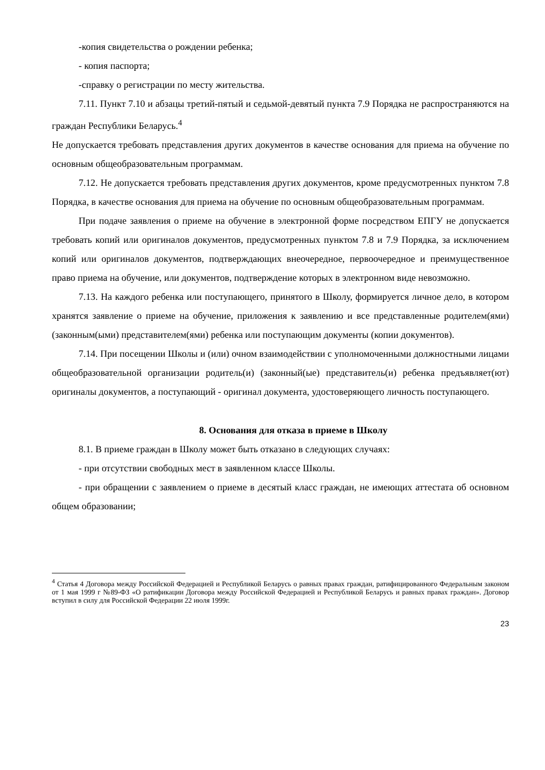-копия свидетельства о рождении ребенка;
- копия паспорта;
-справку о регистрации по месту жительства.
7.11. Пункт 7.10 и абзацы третий-пятый и седьмой-девятый пункта 7.9 Порядка не распространяются на граждан Республики Беларусь.<sup>4</sup>
Не допускается требовать представления других документов в качестве основания для приема на обучение по основным общеобразовательным программам.
7.12. Не допускается требовать представления других документов, кроме предусмотренных пунктом 7.8 Порядка, в качестве основания для приема на обучение по основным общеобразовательным программам.
При подаче заявления о приеме на обучение в электронной форме посредством ЕПГУ не допускается требовать копий или оригиналов документов, предусмотренных пунктом 7.8 и 7.9 Порядка, за исключением копий или оригиналов документов, подтверждающих внеочередное, первоочередное и преимущественное право приема на обучение, или документов, подтверждение которых в электронном виде невозможно.
7.13. На каждого ребенка или поступающего, принятого в Школу, формируется личное дело, в котором хранятся заявление о приеме на обучение, приложения к заявлению и все представленные родителем(ями) (законным(ыми) представителем(ями) ребенка или поступающим документы (копии документов).
7.14. При посещении Школы и (или) очном взаимодействии с уполномоченными должностными лицами общеобразовательной организации родитель(и) (законный(ые) представитель(и) ребенка предъявляет(ют) оригиналы документов, а поступающий - оригинал документа, удостоверяющего личность поступающего.
8. Основания для отказа в приеме в Школу
8.1. В приеме граждан в Школу может быть отказано в следующих случаях:
- при отсутствии свободных мест в заявленном классе Школы.
- при обращении с заявлением о приеме в десятый класс граждан, не имеющих аттестата об основном общем образовании;
<sup>4</sup> Статья 4 Договора между Российской Федерацией и Республикой Беларусь о равных правах граждан, ратифицированного Федеральным законом от 1 мая 1999 г №89-ФЗ «О ратификации Договора между Российской Федерацией и Республикой Беларусь и равных правах граждан». Договор вступил в силу для Российской Федерации 22 июля 1999г.
23